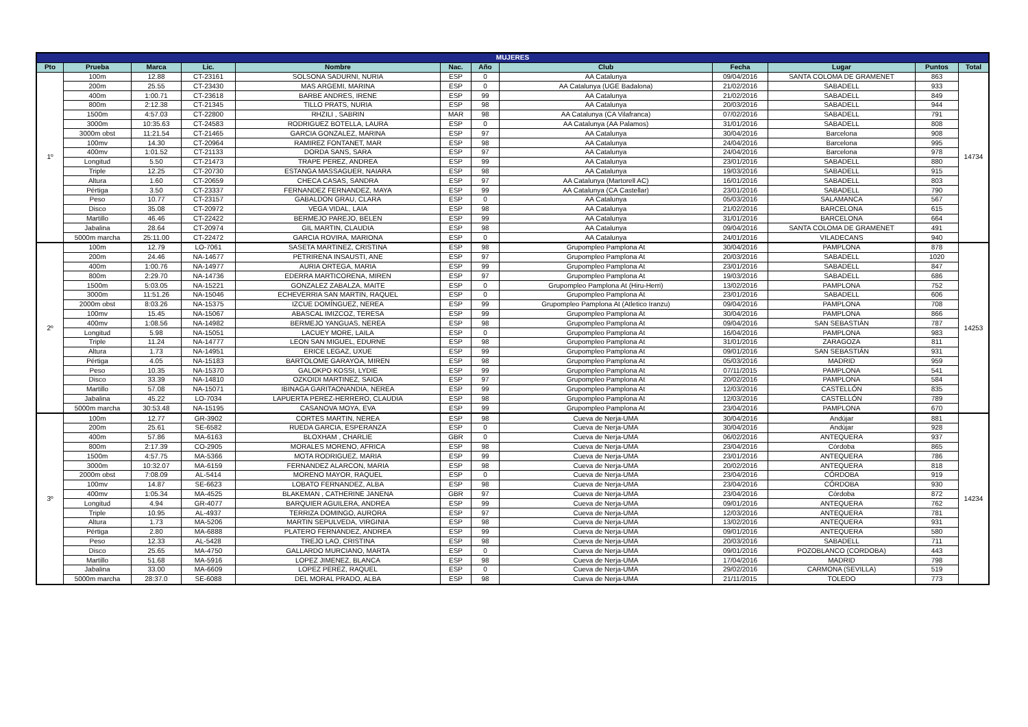| MUJERES | | | | | | | | | | | |
| --- | --- | --- | --- | --- | --- | --- | --- | --- | --- | --- | --- |
| Pto | Prueba | Marca | Lic. | Nombre | Nac. | Año | Club | Fecha | Lugar | Puntos | Total |
| 1º | 100m | 12.88 | CT-23161 | SOLSONA SADURNI, NURIA | ESP | 0 | AA Catalunya | 09/04/2016 | SANTA COLOMA DE GRAMENET | 863 | 14734 |
| | 200m | 25.55 | CT-23430 | MAS ARGEMI, MARINA | ESP | 0 | AA Catalunya (UGE Badalona) | 21/02/2016 | SABADELL | 933 | |
| | 400m | 1:00.71 | CT-23618 | BARBE ANDRES, IRENE | ESP | 99 | AA Catalunya | 21/02/2016 | SABADELL | 849 | |
| | 800m | 2:12.38 | CT-21345 | TILLO PRATS, NURIA | ESP | 98 | AA Catalunya | 20/03/2016 | SABADELL | 944 | |
| | 1500m | 4:57.03 | CT-22800 | RHZILI , SABRIN | MAR | 98 | AA Catalunya (CA Vilafranca) | 07/02/2016 | SABADELL | 791 | |
| | 3000m | 10:35.63 | CT-24583 | RODRIGUEZ BOTELLA, LAURA | ESP | 0 | AA Catalunya (AA Palamos) | 31/01/2016 | SABADELL | 808 | |
| | 3000m obst | 11:21.54 | CT-21465 | GARCIA GONZALEZ, MARINA | ESP | 97 | AA Catalunya | 30/04/2016 | Barcelona | 908 | |
| | 100mv | 14.30 | CT-20964 | RAMIREZ FONTANET, MAR | ESP | 98 | AA Catalunya | 24/04/2016 | Barcelona | 995 | |
| | 400mv | 1:01.52 | CT-21133 | DORDA SANS, SARA | ESP | 97 | AA Catalunya | 24/04/2016 | Barcelona | 978 | |
| | Longitud | 5.50 | CT-21473 | TRAPE PEREZ, ANDREA | ESP | 99 | AA Catalunya | 23/01/2016 | SABADELL | 880 | |
| | Triple | 12.25 | CT-20730 | ESTANGA MASSAGUER, NAIARA | ESP | 98 | AA Catalunya | 19/03/2016 | SABADELL | 915 | |
| | Altura | 1.60 | CT-20659 | CHECA CASAS, SANDRA | ESP | 97 | AA Catalunya (Martorell AC) | 16/01/2016 | SABADELL | 803 | |
| | Pértiga | 3.50 | CT-23337 | FERNANDEZ FERNANDEZ, MAYA | ESP | 99 | AA Catalunya (CA Castellar) | 23/01/2016 | SABADELL | 790 | |
| | Peso | 10.77 | CT-23157 | GABALDON GRAU, CLARA | ESP | 0 | AA Catalunya | 05/03/2016 | SALAMANCA | 567 | |
| | Disco | 35.08 | CT-20972 | VEGA VIDAL, LAIA | ESP | 98 | AA Catalunya | 21/02/2016 | BARCELONA | 615 | |
| | Martillo | 46.46 | CT-22422 | BERMEJO PAREJO, BELEN | ESP | 99 | AA Catalunya | 31/01/2016 | BARCELONA | 664 | |
| | Jabalina | 28.64 | CT-20974 | GIL MARTIN, CLAUDIA | ESP | 98 | AA Catalunya | 09/04/2016 | SANTA COLOMA DE GRAMENET | 491 | |
| | 5000m marcha | 25:11.00 | CT-22472 | GARCIA ROVIRA, MARIONA | ESP | 0 | AA Catalunya | 24/01/2016 | VILADECANS | 940 | |
| 2º | 100m | 12.79 | LO-7061 | SASETA MARTINEZ, CRISTINA | ESP | 98 | Grupompleo Pamplona At | 30/04/2016 | PAMPLONA | 878 | 14253 |
| | 200m | 24.46 | NA-14677 | PETRIRENA INSAUSTI, ANE | ESP | 97 | Grupompleo Pamplona At | 20/03/2016 | SABADELL | 1020 | |
| | 400m | 1:00.76 | NA-14977 | AURIA ORTEGA, MARIA | ESP | 99 | Grupompleo Pamplona At | 23/01/2016 | SABADELL | 847 | |
| | 800m | 2:29.70 | NA-14736 | EDERRA MARTICORENA, MIREN | ESP | 97 | Grupompleo Pamplona At | 19/03/2016 | SABADELL | 686 | |
| | 1500m | 5:03.05 | NA-15221 | GONZALEZ ZABALZA, MAITE | ESP | 0 | Grupompleo Pamplona At (Hiru-Herri) | 13/02/2016 | PAMPLONA | 752 | |
| | 3000m | 11:51.26 | NA-15046 | ECHEVERRIA SAN MARTIN, RAQUEL | ESP | 0 | Grupompleo Pamplona At | 23/01/2016 | SABADELL | 606 | |
| | 2000m obst | 8:03.26 | NA-15375 | IZCUE DOMÍNGUEZ, NEREA | ESP | 99 | Grupompleo Pamplona At (Atletico Iranzu) | 09/04/2016 | PAMPLONA | 708 | |
| | 100mv | 15.45 | NA-15067 | ABASCAL IMIZCOZ, TERESA | ESP | 99 | Grupompleo Pamplona At | 30/04/2016 | PAMPLONA | 866 | |
| | 400mv | 1:08.56 | NA-14982 | BERMEJO YANGUAS, NEREA | ESP | 98 | Grupompleo Pamplona At | 09/04/2016 | SAN SEBASTIÁN | 787 | |
| | Longitud | 5.98 | NA-15051 | LACUEY MORE, LAILA | ESP | 0 | Grupompleo Pamplona At | 16/04/2016 | PAMPLONA | 983 | |
| | Triple | 11.24 | NA-14777 | LEON SAN MIGUEL, EDURNE | ESP | 98 | Grupompleo Pamplona At | 31/01/2016 | ZARAGOZA | 811 | |
| | Altura | 1.73 | NA-14951 | ERICE LEGAZ, UXUE | ESP | 99 | Grupompleo Pamplona At | 09/01/2016 | SAN SEBASTIÁN | 931 | |
| | Pértiga | 4.05 | NA-15183 | BARTOLOME GARAYOA, MIREN | ESP | 98 | Grupompleo Pamplona At | 05/03/2016 | MADRID | 959 | |
| | Peso | 10.35 | NA-15370 | GALOKPO KOSSI, LYDIE | ESP | 99 | Grupompleo Pamplona At | 07/11/2015 | PAMPLONA | 541 | |
| | Disco | 33.39 | NA-14810 | OZKOIDI MARTINEZ, SAIOA | ESP | 97 | Grupompleo Pamplona At | 20/02/2016 | PAMPLONA | 584 | |
| | Martillo | 57.08 | NA-15071 | IBINAGA GARITAONANDIA, NEREA | ESP | 99 | Grupompleo Pamplona At | 12/03/2016 | CASTELLÓN | 835 | |
| | Jabalina | 45.22 | LO-7034 | LAPUERTA PEREZ-HERRERO, CLAUDIA | ESP | 98 | Grupompleo Pamplona At | 12/03/2016 | CASTELLÓN | 789 | |
| | 5000m marcha | 30:53.48 | NA-15195 | CASANOVA MOYA, EVA | ESP | 99 | Grupompleo Pamplona At | 23/04/2016 | PAMPLONA | 670 | |
| 3º | 100m | 12.77 | GR-3902 | CORTES MARTIN, NEREA | ESP | 98 | Cueva de Nerja-UMA | 30/04/2016 | Andújar | 881 | 14234 |
| | 200m | 25.61 | SE-6582 | RUEDA GARCIA, ESPERANZA | ESP | 0 | Cueva de Nerja-UMA | 30/04/2016 | Andújar | 928 | |
| | 400m | 57.86 | MA-6163 | BLOXHAM , CHARLIE | GBR | 0 | Cueva de Nerja-UMA | 06/02/2016 | ANTEQUERA | 937 | |
| | 800m | 2:17.39 | CO-2905 | MORALES MORENO, AFRICA | ESP | 98 | Cueva de Nerja-UMA | 23/04/2016 | Córdoba | 865 | |
| | 1500m | 4:57.75 | MA-5366 | MOTA RODRIGUEZ, MARIA | ESP | 99 | Cueva de Nerja-UMA | 23/01/2016 | ANTEQUERA | 786 | |
| | 3000m | 10:32.07 | MA-6159 | FERNANDEZ ALARCON, MARIA | ESP | 98 | Cueva de Nerja-UMA | 20/02/2016 | ANTEQUERA | 818 | |
| | 2000m obst | 7:08.09 | AL-5414 | MORENO MAYOR, RAQUEL | ESP | 0 | Cueva de Nerja-UMA | 23/04/2016 | CÓRDOBA | 919 | |
| | 100mv | 14.87 | SE-6623 | LOBATO FERNANDEZ, ALBA | ESP | 98 | Cueva de Nerja-UMA | 23/04/2016 | CÓRDOBA | 930 | |
| | 400mv | 1:05.34 | MA-4525 | BLAKEMAN , CATHERINE JANENA | GBR | 97 | Cueva de Nerja-UMA | 23/04/2016 | Córdoba | 872 | |
| | Longitud | 4.94 | GR-4077 | BARQUIER AGUILERA, ANDREA | ESP | 99 | Cueva de Nerja-UMA | 09/01/2016 | ANTEQUERA | 762 | |
| | Triple | 10.95 | AL-4937 | TERRIZA DOMINGO, AURORA | ESP | 97 | Cueva de Nerja-UMA | 12/03/2016 | ANTEQUERA | 781 | |
| | Altura | 1.73 | MA-5206 | MARTIN SEPULVEDA, VIRGINIA | ESP | 98 | Cueva de Nerja-UMA | 13/02/2016 | ANTEQUERA | 931 | |
| | Pértiga | 2.80 | MA-6888 | PLATERO FERNANDEZ, ANDREA | ESP | 99 | Cueva de Nerja-UMA | 09/01/2016 | ANTEQUERA | 580 | |
| | Peso | 12.33 | AL-5428 | TREJO LAO, CRISTINA | ESP | 98 | Cueva de Nerja-UMA | 20/03/2016 | SABADELL | 711 | |
| | Disco | 25.65 | MA-4750 | GALLARDO MURCIANO, MARTA | ESP | 0 | Cueva de Nerja-UMA | 09/01/2016 | POZOBLANCO (CORDOBA) | 443 | |
| | Martillo | 51.68 | MA-5916 | LOPEZ JIMENEZ, BLANCA | ESP | 98 | Cueva de Nerja-UMA | 17/04/2016 | MADRID | 798 | |
| | Jabalina | 33.00 | MA-6609 | LOPEZ PEREZ, RAQUEL | ESP | 0 | Cueva de Nerja-UMA | 29/02/2016 | CARMONA (SEVILLA) | 519 | |
| | 5000m marcha | 28:37.0 | SE-6088 | DEL MORAL PRADO, ALBA | ESP | 98 | Cueva de Nerja-UMA | 21/11/2015 | TOLEDO | 773 | |